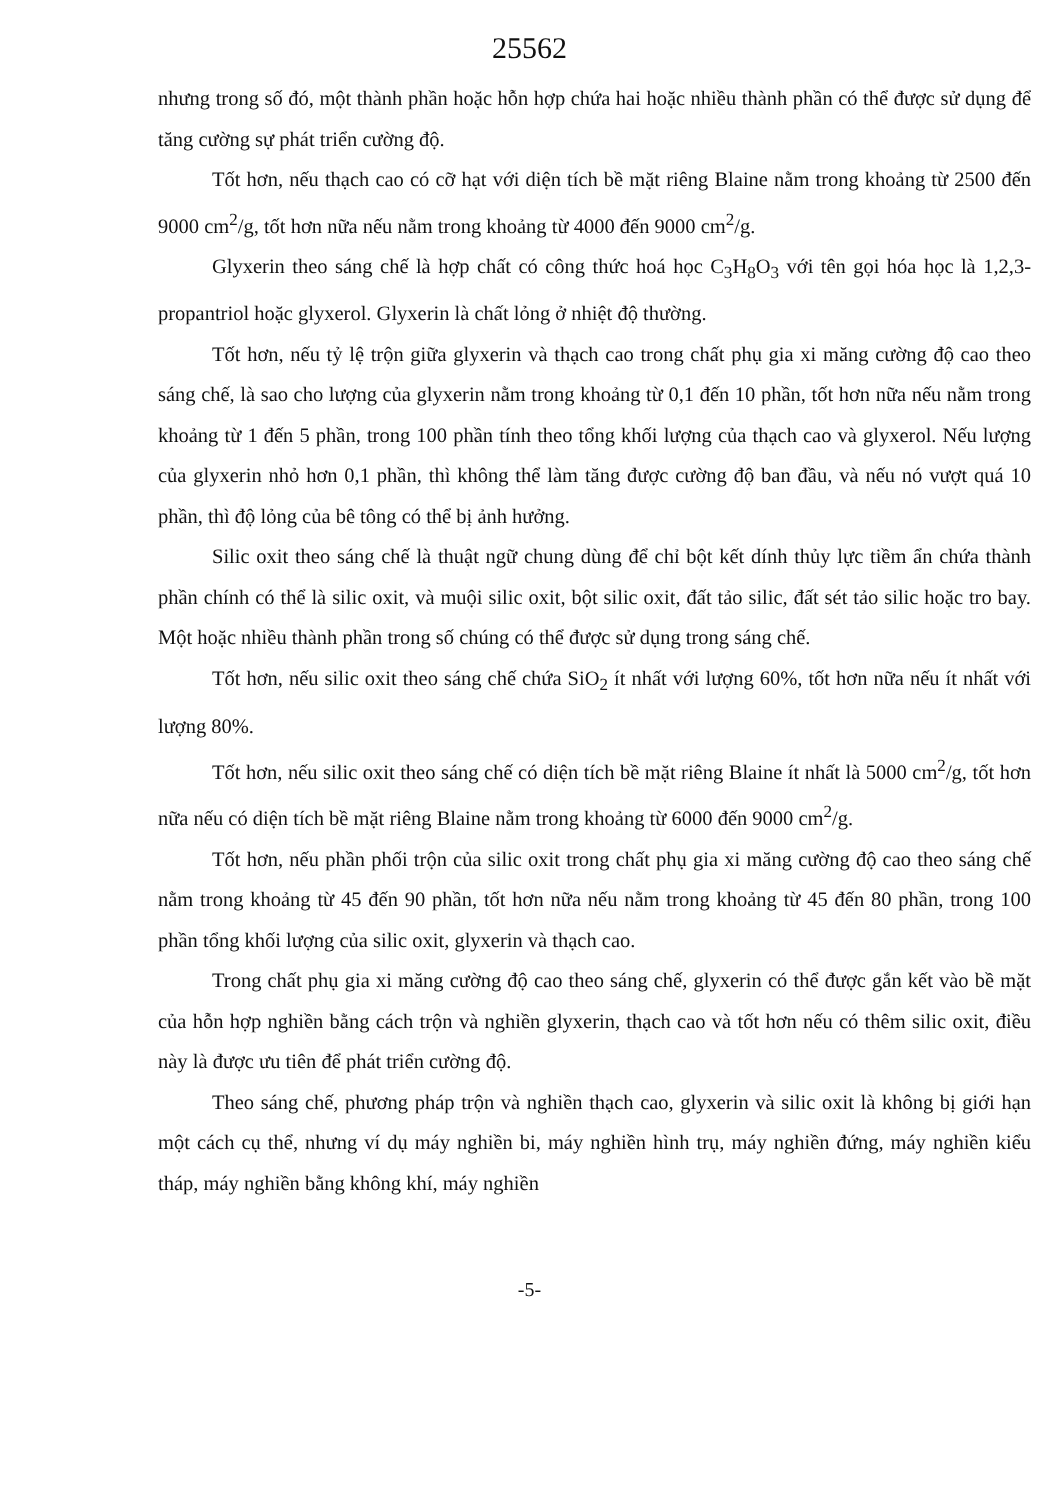25562
nhưng trong số đó, một thành phần hoặc hỗn hợp chứa hai hoặc nhiều thành phần có thể được sử dụng để tăng cường sự phát triển cường độ.
Tốt hơn, nếu thạch cao có cỡ hạt với diện tích bề mặt riêng Blaine nằm trong khoảng từ 2500 đến 9000 cm<sup>2</sup>/g, tốt hơn nữa nếu nằm trong khoảng từ 4000 đến 9000 cm<sup>2</sup>/g.
Glyxerin theo sáng chế là hợp chất có công thức hoá học C<sub>3</sub>H<sub>8</sub>O<sub>3</sub> với tên gọi hóa học là 1,2,3-propantriol hoặc glyxerol. Glyxerin là chất lỏng ở nhiệt độ thường.
Tốt hơn, nếu tỷ lệ trộn giữa glyxerin và thạch cao trong chất phụ gia xi măng cường độ cao theo sáng chế, là sao cho lượng của glyxerin nằm trong khoảng từ 0,1 đến 10 phần, tốt hơn nữa nếu nằm trong khoảng từ 1 đến 5 phần, trong 100 phần tính theo tổng khối lượng của thạch cao và glyxerol. Nếu lượng của glyxerin nhỏ hơn 0,1 phần, thì không thể làm tăng được cường độ ban đầu, và nếu nó vượt quá 10 phần, thì độ lỏng của bê tông có thể bị ảnh hưởng.
Silic oxit theo sáng chế là thuật ngữ chung dùng để chỉ bột kết dính thủy lực tiềm ẩn chứa thành phần chính có thể là silic oxit, và muội silic oxit, bột silic oxit, đất tảo silic, đất sét tảo silic hoặc tro bay. Một hoặc nhiều thành phần trong số chúng có thể được sử dụng trong sáng chế.
Tốt hơn, nếu silic oxit theo sáng chế chứa SiO<sub>2</sub> ít nhất với lượng 60%, tốt hơn nữa nếu ít nhất với lượng 80%.
Tốt hơn, nếu silic oxit theo sáng chế có diện tích bề mặt riêng Blaine ít nhất là 5000 cm<sup>2</sup>/g, tốt hơn nữa nếu có diện tích bề mặt riêng Blaine nằm trong khoảng từ 6000 đến 9000 cm<sup>2</sup>/g.
Tốt hơn, nếu phần phối trộn của silic oxit trong chất phụ gia xi măng cường độ cao theo sáng chế nằm trong khoảng từ 45 đến 90 phần, tốt hơn nữa nếu nằm trong khoảng từ 45 đến 80 phần, trong 100 phần tổng khối lượng của silic oxit, glyxerin và thạch cao.
Trong chất phụ gia xi măng cường độ cao theo sáng chế, glyxerin có thể được gắn kết vào bề mặt của hỗn hợp nghiền bằng cách trộn và nghiền glyxerin, thạch cao và tốt hơn nếu có thêm silic oxit, điều này là được ưu tiên để phát triển cường độ.
Theo sáng chế, phương pháp trộn và nghiền thạch cao, glyxerin và silic oxit là không bị giới hạn một cách cụ thể, nhưng ví dụ máy nghiền bi, máy nghiền hình trụ, máy nghiền đứng, máy nghiền kiểu tháp, máy nghiền bằng không khí, máy nghiền
-5-